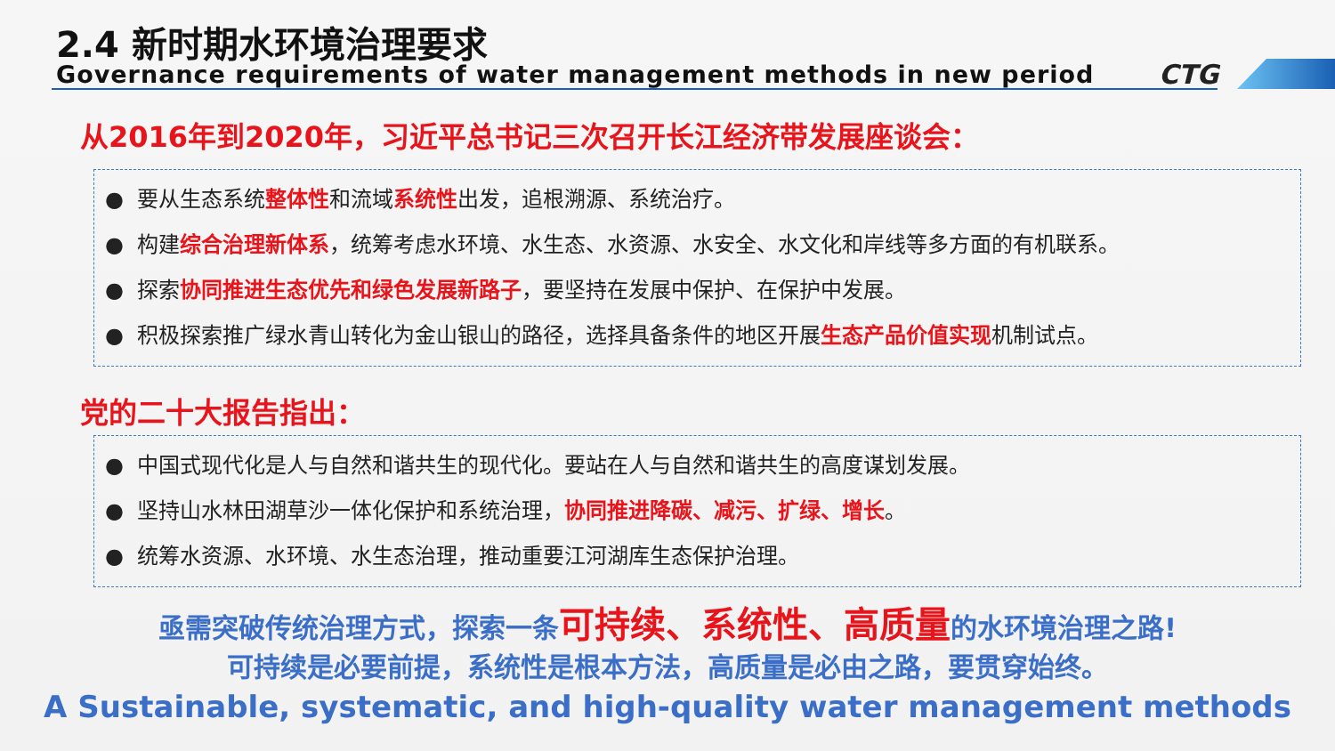2.4 新时期水环境治理要求
Governance requirements of water management methods in new period
CTG
从2016年到2020年，习近平总书记三次召开长江经济带发展座谈会：
● 要从生态系统整体性和流域系统性出发，追根溯源、系统治疗。
● 构建综合治理新体系，统筹考虑水环境、水生态、水资源、水安全、水文化和岸线等多方面的有机联系。
● 探索协同推进生态优先和绿色发展新路子，要坚持在发展中保护、在保护中发展。
● 积极探索推广绿水青山转化为金山银山的路径，选择具备条件的地区开展生态产品价值实现机制试点。
党的二十大报告指出：
● 中国式现代化是人与自然和谐共生的现代化。要站在人与自然和谐共生的高度谋划发展。
● 坚持山水林田湖草沙一体化保护和系统治理，协同推进降碳、减污、扩绿、增长。
● 统筹水资源、水环境、水生态治理，推动重要江河湖库生态保护治理。
亟需突破传统治理方式，探索一条可持续、系统性、高质量的水环境治理之路!
可持续是必要前提，系统性是根本方法，高质量是必由之路，要贯穿始终。
A Sustainable, systematic, and high-quality water management methods